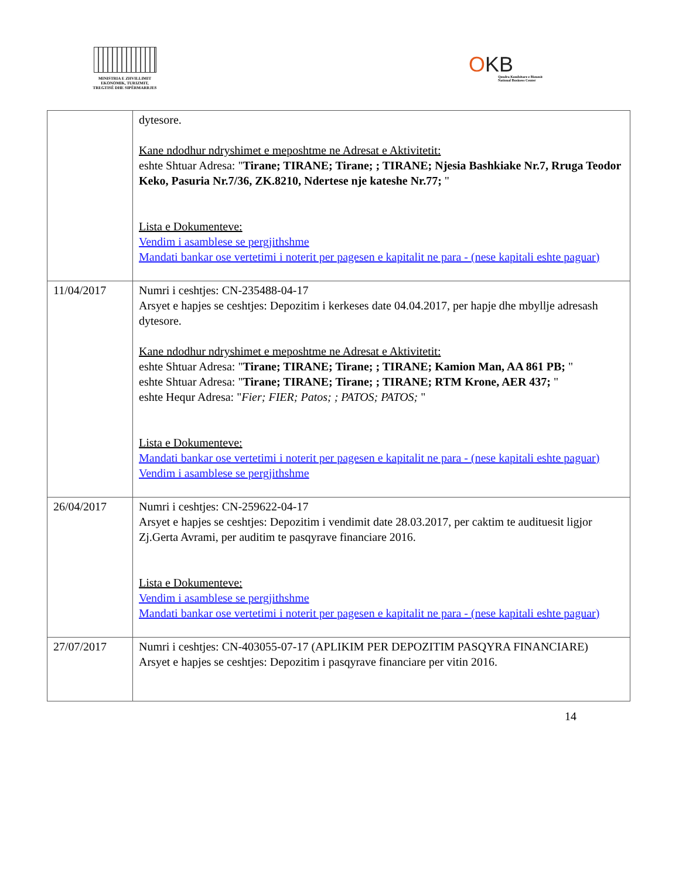MINISTRIA E ZHVILLIMIT
EKONOMIK, TURIZMIT,
TREGTISË DHE SIPËRMARRJES
OKB
Qendra Kombëtare e Biznesit
National Business Center
| | dytesore. Kane ndodhur ndryshimet e meposhtme ne Adresat e Aktivitetit: eshte Shtuar Adresa: " Tirane; TIRANE; Tirane; ; TIRANE; Njesia Bashkiake Nr.7, Rruga Teodor Keko, Pasuria Nr.7/36, ZK.8210, Ndertese nje kateshe Nr.77; " Lista e Dokumenteve: Vendim i asamblese se pergjithshme Mandati bankar ose vertetimi i noterit per pagesen e kapitalit ne para - (nese kapitali eshte paguar) |
| 11/04/2017 | Numri i ceshtjes: CN-235488-04-17 Arsyet e hapjes se ceshtjes: Depozitim i kerkeses date 04.04.2017, per hapje dhe mbyllje adresash dytesore. Kane ndodhur ndryshimet e meposhtme ne Adresat e Aktivitetit: eshte Shtuar Adresa: " Tirane; TIRANE; Tirane; ; TIRANE; Kamion Man, AA 861 PB; " eshte Shtuar Adresa: " Tirane; TIRANE; Tirane; ; TIRANE; RTM Krone, AER 437; " eshte Hequr Adresa: " Fier; FIER; Patos; ; PATOS; PATOS; " Lista e Dokumenteve: Mandati bankar ose vertetimi i noterit per pagesen e kapitalit ne para - (nese kapitali eshte paguar) Vendim i asamblese se pergjithshme |
| 26/04/2017 | Numri i ceshtjes: CN-259622-04-17 Arsyet e hapjes se ceshtjes: Depozitim i vendimit date 28.03.2017, per caktim te audituesit ligjor Zj.Gerta Avrami, per auditim te pasqyrave financiare 2016. Lista e Dokumenteve: Vendim i asamblese se pergjithshme Mandati bankar ose vertetimi i noterit per pagesen e kapitalit ne para - (nese kapitali eshte paguar) |
| 27/07/2017 | Numri i ceshtjes: CN-403055-07-17 (APLIKIM PER DEPOZITIM PASQYRA FINANCIARE) Arsyet e hapjes se ceshtjes: Depozitim i pasqyrave financiare per vitin 2016. |
14